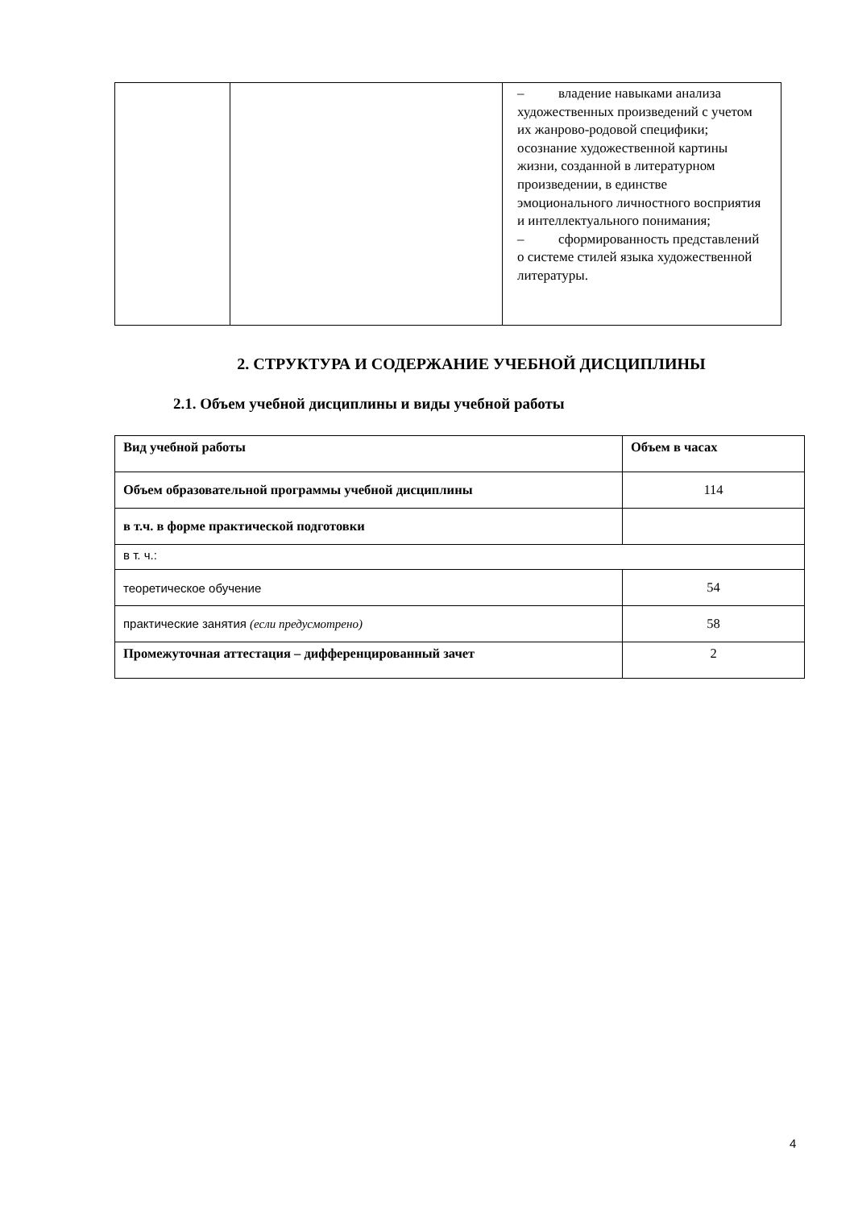| | | – владение навыками анализа художественных произведений с учетом их жанрово-родовой специфики; осознание художественной картины жизни, созданной в литературном произведении, в единстве эмоционального личностного восприятия и интеллектуального понимания; – сформированность представлений о системе стилей языка художественной литературы. |
2. СТРУКТУРА И СОДЕРЖАНИЕ УЧЕБНОЙ ДИСЦИПЛИНЫ
2.1. Объем учебной дисциплины и виды учебной работы
| Вид учебной работы | Объем в часах |
| Объем образовательной программы учебной дисциплины | 114 |
| в т.ч. в форме практической подготовки | |
| в т. ч.: | |
| теоретическое обучение | 54 |
| практические занятия (если предусмотрено) | 58 |
| Промежуточная аттестация – дифференцированный зачет | 2 |
4